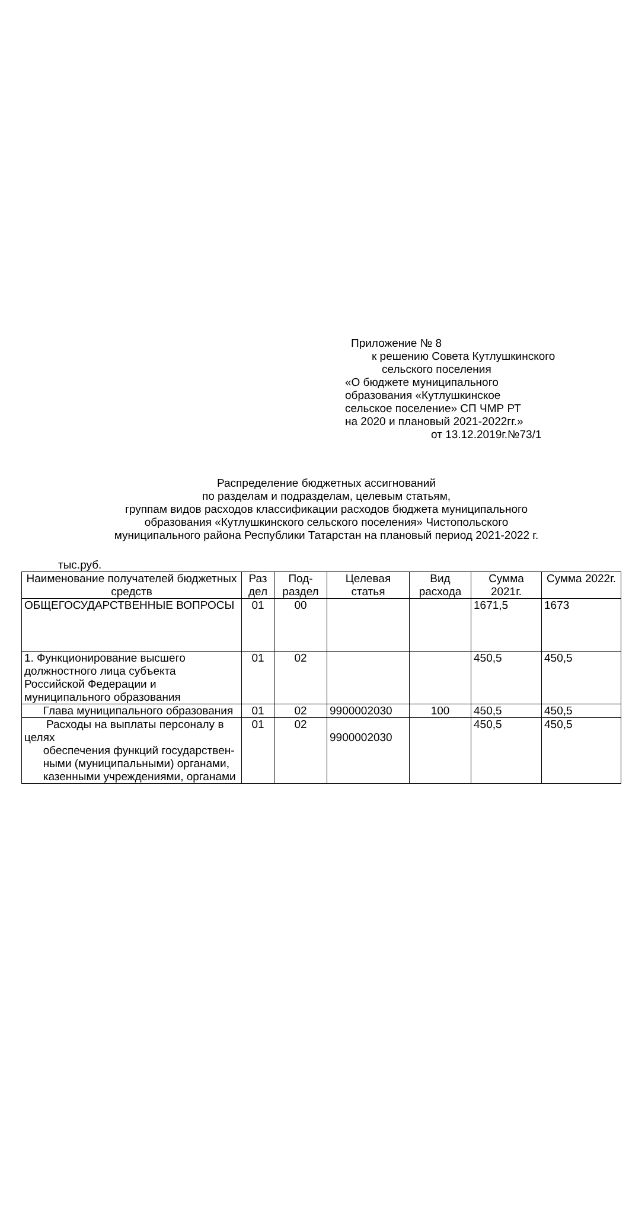Приложение № 8
к решению Совета Кутлушкинского
сельского поселения
«О бюджете муниципального
образования «Кутлушкинское
сельское поселение» СП ЧМР РТ
на 2020 и плановый 2021-2022гг.»
от 13.12.2019г.№73/1
Распределение бюджетных ассигнований
по разделам и подразделам, целевым статьям,
группам видов расходов классификации расходов бюджета муниципального
образования «Кутлушкинского сельского поселения» Чистопольского
муниципального района Республики Татарстан на плановый период 2021-2022 г.
тыс.руб.
| Наименование получателей бюджетных средств | Раз дел | Под-раздел | Целевая статья | Вид расхода | Сумма 2021г. | Сумма 2022г. |
| --- | --- | --- | --- | --- | --- | --- |
| ОБЩЕГОСУДАРСТВЕННЫЕ ВОПРОСЫ | 01 | 00 | | | 1671,5 | 1673 |
| 1. Функционирование высшего должностного лица субъекта Российской Федерации и муниципального образования | 01 | 02 | | | 450,5 | 450,5 |
| Глава муниципального образования | 01 | 02 | 9900002030 | 100 | 450,5 | 450,5 |
| Расходы на выплаты персоналу в целях обеспечения функций государствен- ными (муниципальными) органами, казенными учреждениями, органами | 01 | 02 | 9900002030 | | 450,5 | 450,5 |